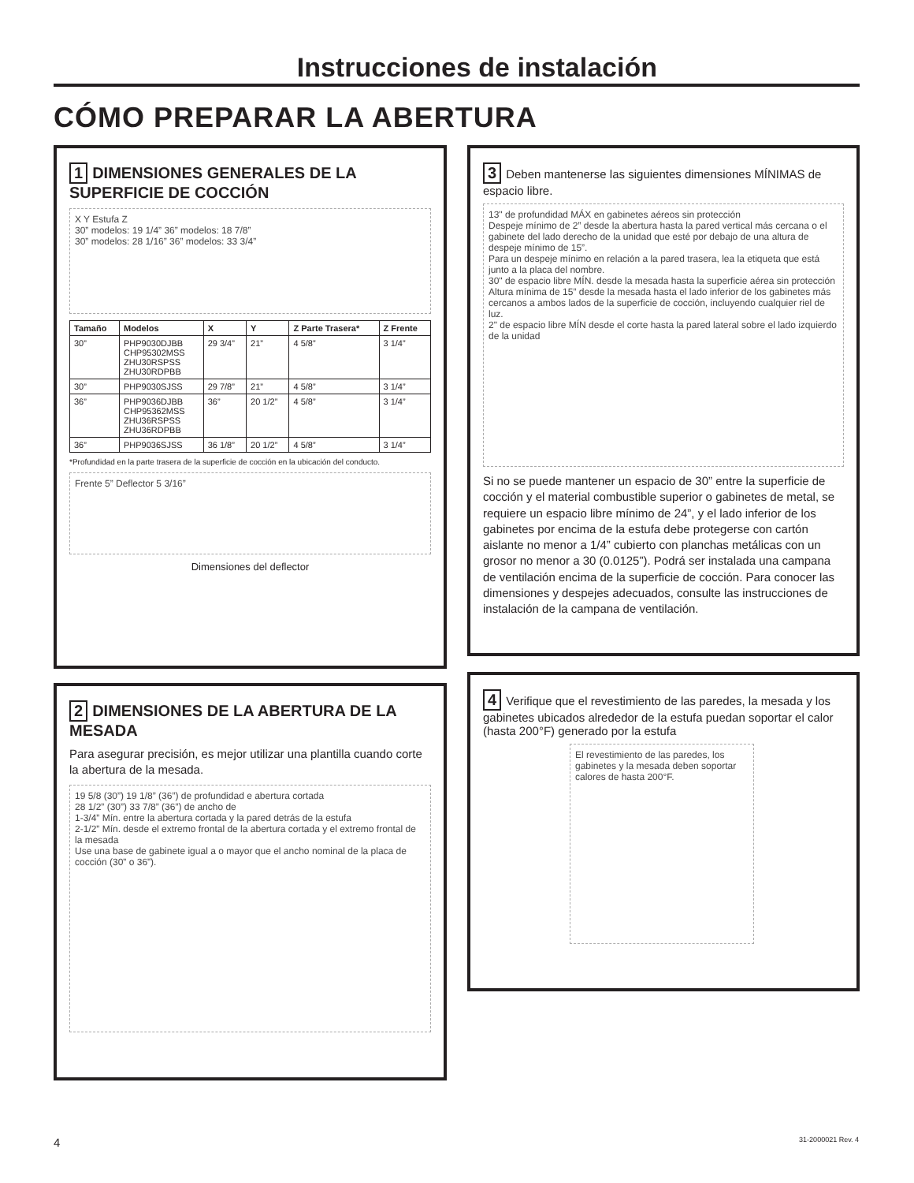Instrucciones de instalación
CÓMO PREPARAR LA ABERTURA
1 DIMENSIONES GENERALES DE LA SUPERFICIE DE COCCIÓN
X Y Estufa Z
30” modelos: 19 1/4” 36” modelos: 18 7/8”
30” modelos: 28 1/16” 36” modelos: 33 3/4”
| Tamaño | Modelos | X | Y | Z Parte Trasera* | Z Frente |
| --- | --- | --- | --- | --- | --- |
| 30” | PHP9030DJBB CHP95302MSS ZHU30RSPSS ZHU30RDPBB | 29 3/4” | 21” | 4 5/8” | 3 1/4” |
| 30” | PHP9030SJSS | 29 7/8” | 21” | 4 5/8” | 3 1/4” |
| 36” | PHP9036DJBB CHP95362MSS ZHU36RSPSS ZHU36RDPBB | 36” | 20 1/2” | 4 5/8” | 3 1/4” |
| 36” | PHP9036SJSS | 36 1/8” | 20 1/2” | 4 5/8” | 3 1/4” |
*Profundidad en la parte trasera de la superficie de cocción en la ubicación del conducto.
Frente 5” Deflector 5 3/16”
Dimensiones del deflector
2 DIMENSIONES DE LA ABERTURA DE LA MESADA
Para asegurar precisión, es mejor utilizar una plantilla cuando corte la abertura de la mesada.
19 5/8 (30”) 19 1/8” (36”) de profundidad e abertura cortada
28 1/2” (30”) 33 7/8” (36”) de ancho de
1-3/4” Mín. entre la abertura cortada y la pared detrás de la estufa
2-1/2” Mín. desde el extremo frontal de la abertura cortada y el extremo frontal de la mesada
Use una base de gabinete igual a o mayor que el ancho nominal de la placa de cocción (30” o 36”).
3 Deben mantenerse las siguientes dimensiones MÍNIMAS de espacio libre.
13" de profundidad MÁX en gabinetes aéreos sin protección
Despeje mínimo de 2” desde la abertura hasta la pared vertical más cercana o el gabinete del lado derecho de la unidad que esté por debajo de una altura de despeje mínimo de 15”.
Para un despeje mínimo en relación a la pared trasera, lea la etiqueta que está junto a la placa del nombre.
30" de espacio libre MÍN. desde la mesada hasta la superficie aérea sin protección
Altura mínima de 15” desde la mesada hasta el lado inferior de los gabinetes más cercanos a ambos lados de la superficie de cocción, incluyendo cualquier riel de luz.
2" de espacio libre MÍN desde el corte hasta la pared lateral sobre el lado izquierdo de la unidad
Si no se puede mantener un espacio de 30” entre la superficie de cocción y el material combustible superior o gabinetes de metal, se requiere un espacio libre mínimo de 24”, y el lado inferior de los gabinetes por encima de la estufa debe protegerse con cartón aislante no menor a 1/4” cubierto con planchas metálicas con un grosor no menor a 30 (0.0125”). Podrá ser instalada una campana de ventilación encima de la superficie de cocción. Para conocer las dimensiones y despejes adecuados, consulte las instrucciones de instalación de la campana de ventilación.
4 Verifique que el revestimiento de las paredes, la mesada y los gabinetes ubicados alrededor de la estufa puedan soportar el calor (hasta 200°F) generado por la estufa
El revestimiento de las paredes, los gabinetes y la mesada deben soportar calores de hasta 200°F.
4 31-2000021 Rev. 4